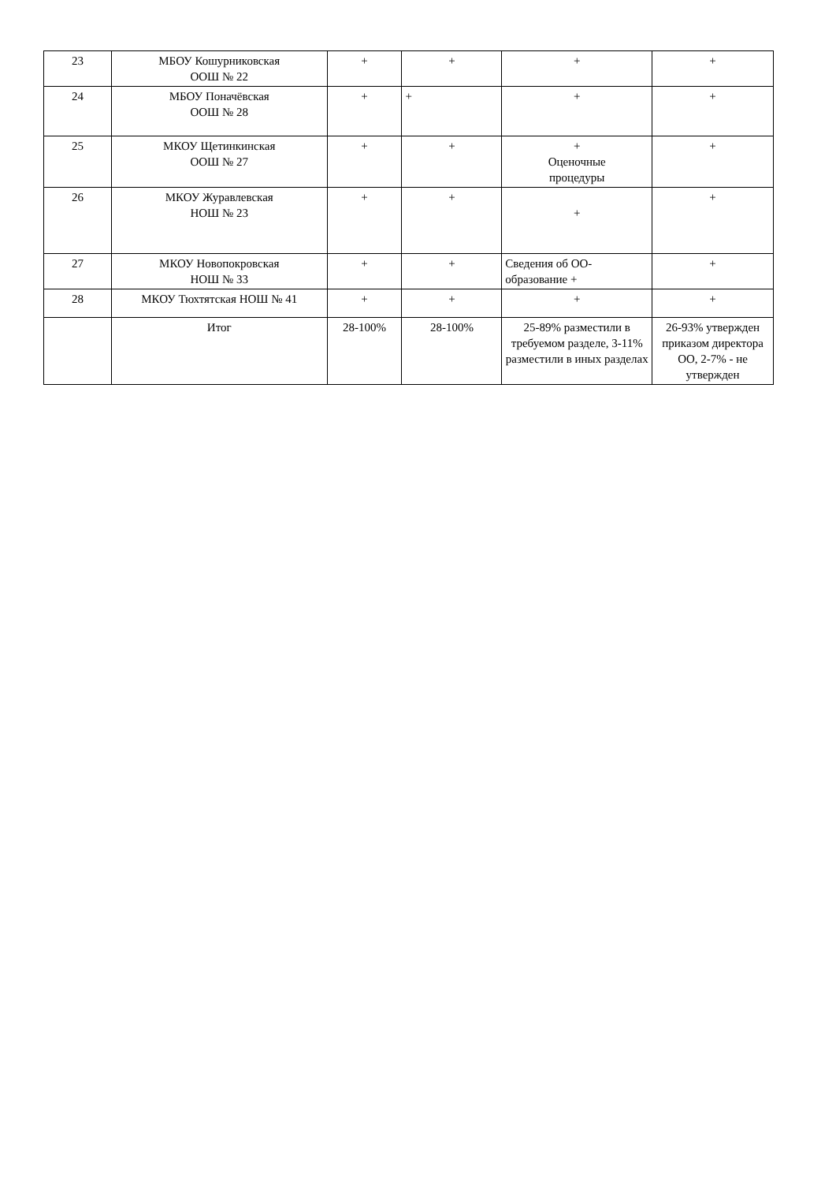| 23 | МБОУ Кошурниковская ООШ № 22 | + | + | + | + |
| 24 | МБОУ Поначёвская ООШ № 28 | + | + | + | + |
| 25 | МКОУ Щетинкинская ООШ № 27 | + | + | + Оценочные процедуры | + |
| 26 | МКОУ Журавлевская НОШ № 23 | + | + | + | + |
| 27 | МКОУ Новопокровская НОШ № 33 | + | + | Сведения об ОО- образование + | + |
| 28 | МКОУ Тюхтятская НОШ № 41 | + | + | + | + |
| | Итог | 28-100% | 28-100% | 25-89% разместили в требуемом разделе, 3-11% разместили в иных разделах | 26-93% утвержден приказом директора ОО, 2-7% - не утвержден |